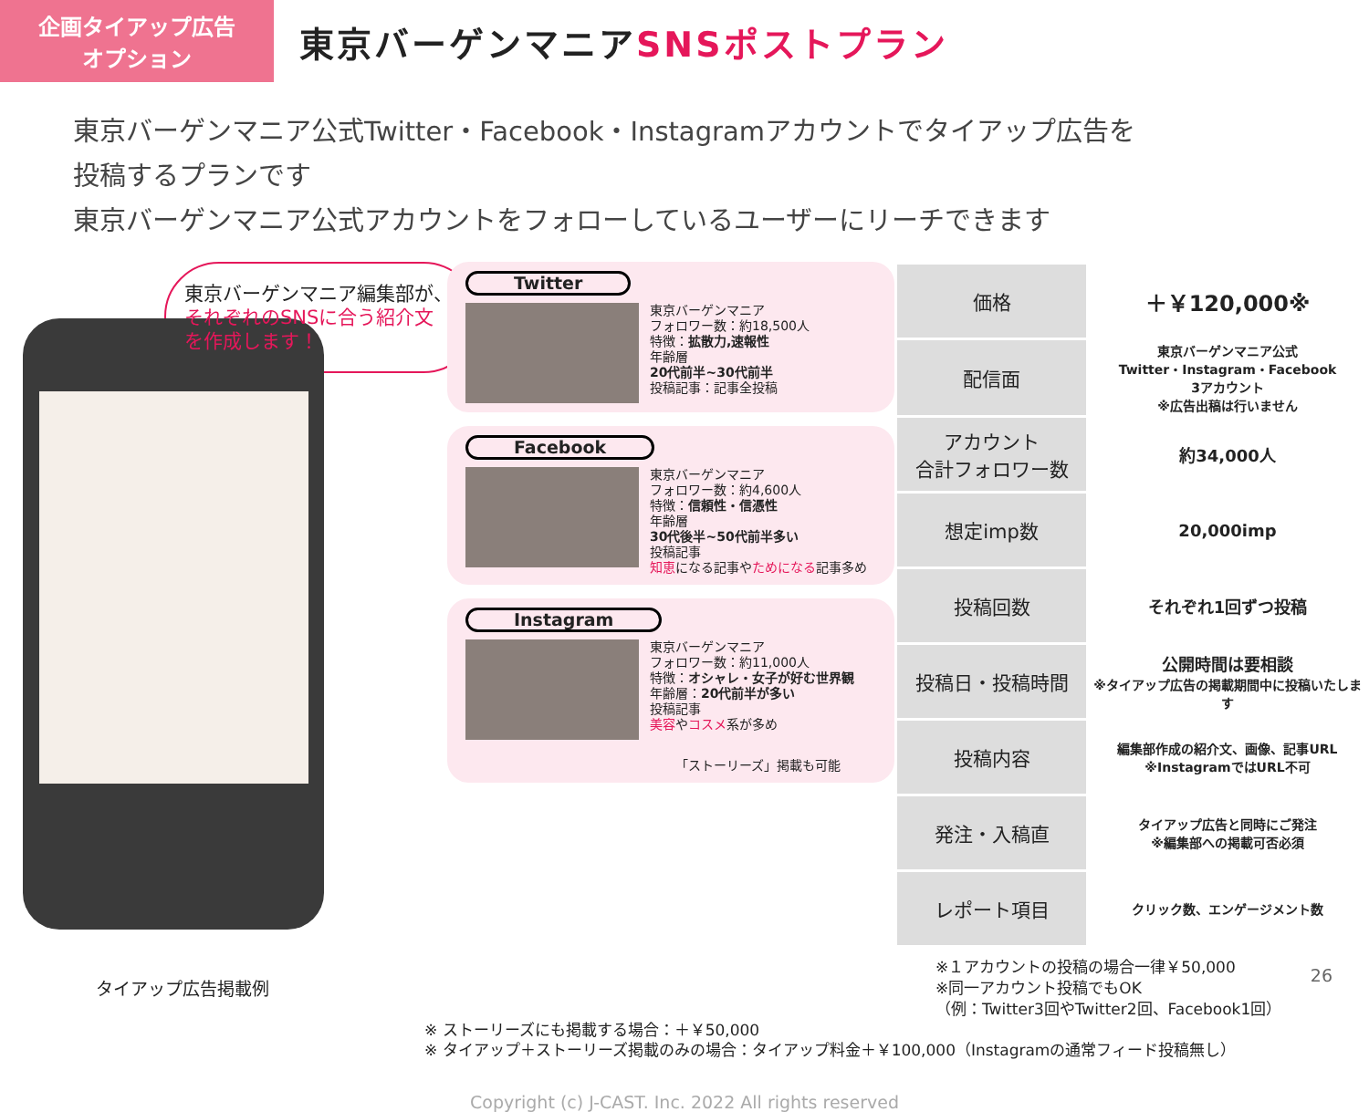企画タイアップ広告
オプション
東京バーゲンマニアSNSポストプラン
東京バーゲンマニア公式Twitter・Facebook・Instagramアカウントでタイアップ広告を
投稿するプランです
東京バーゲンマニア公式アカウントをフォローしているユーザーにリーチできます
東京バーゲンマニア編集部が、
それぞれのSNSに合う紹介文
を作成します！
タイアップ広告掲載例
Twitter
東京バーゲンマニア
フォロワー数：約18,500人
特徴：拡散力,速報性
年齢層
20代前半~30代前半
投稿記事：記事全投稿
Facebook
東京バーゲンマニア
フォロワー数：約4,600人
特徴：信頼性・信憑性
年齢層
30代後半~50代前半多い
投稿記事
知恵になる記事やためになる記事多め
Instagram
東京バーゲンマニア
フォロワー数：約11,000人
特徴：オシャレ・女子が好む世界観
年齢層：20代前半が多い
投稿記事
美容やコスメ系が多め
「ストーリーズ」掲載も可能
| 価格 | ＋￥120,000※ |
| 配信面 | 東京バーゲンマニア公式 Twitter・Instagram・Facebook 3アカウント ※広告出稿は行いません |
| アカウント 合計フォロワー数 | 約34,000人 |
| 想定imp数 | 20,000imp |
| 投稿回数 | それぞれ1回ずつ投稿 |
| 投稿日・投稿時間 | 公開時間は要相談 ※タイアップ広告の掲載期間中に投稿いたします |
| 投稿内容 | 編集部作成の紹介文、画像、記事URL ※InstagramではURL不可 |
| 発注・入稿直 | タイアップ広告と同時にご発注 ※編集部への掲載可否必須 |
| レポート項目 | クリック数、エンゲージメント数 |
※１アカウントの投稿の場合一律￥50,000
※同一アカウント投稿でもOK
（例：Twitter3回やTwitter2回、Facebook1回）
※ ストーリーズにも掲載する場合：＋￥50,000
※ タイアップ＋ストーリーズ掲載のみの場合：タイアップ料金＋￥100,000（Instagramの通常フィード投稿無し）
Copyright (c) J-CAST. Inc. 2022 All rights reserved
26